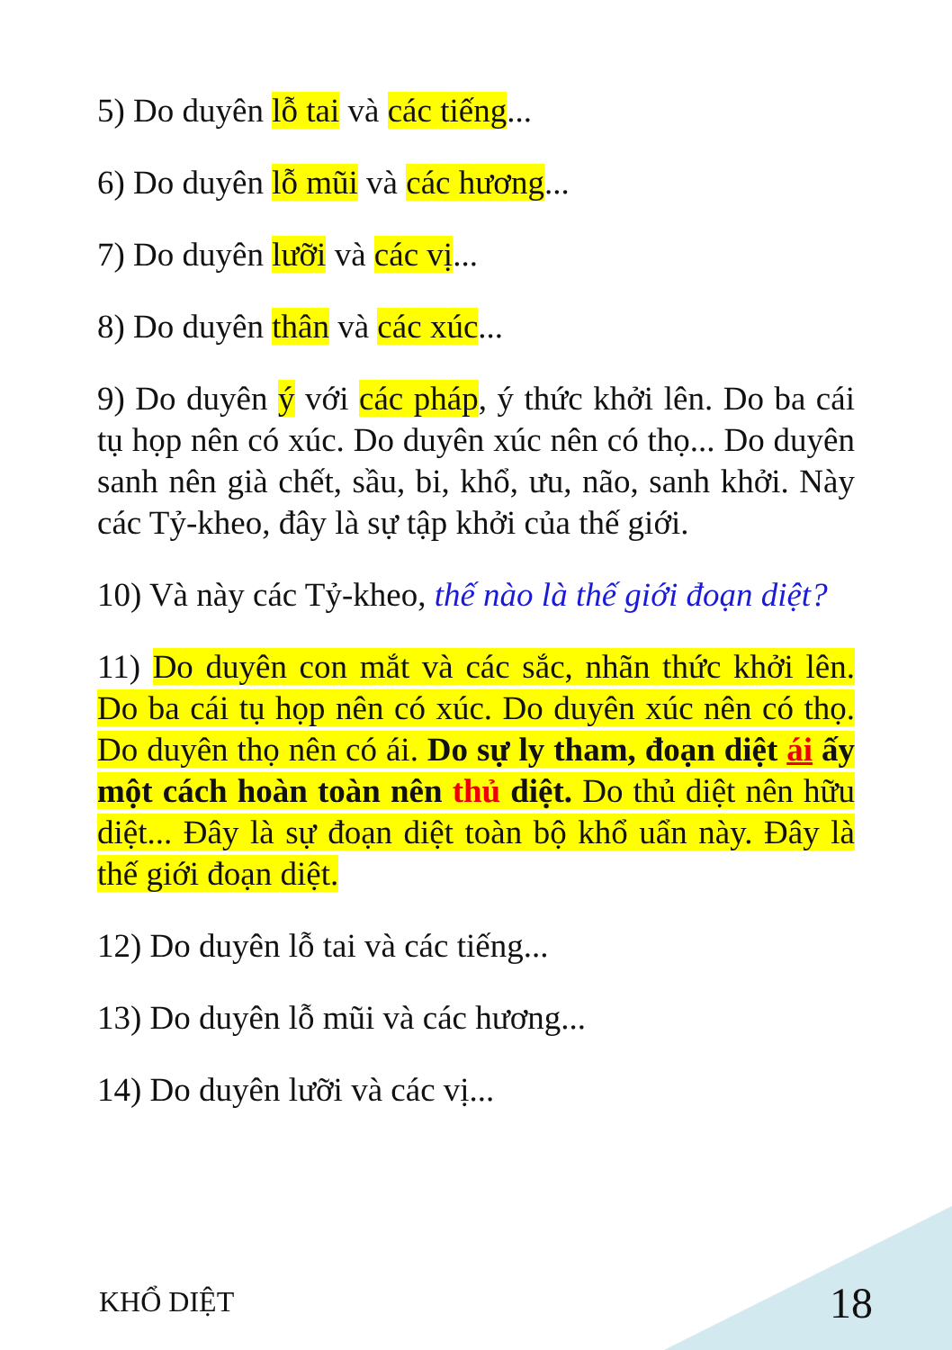5) Do duyên lỗ tai và các tiếng...
6) Do duyên lỗ mũi và các hương...
7) Do duyên lưỡi và các vị...
8) Do duyên thân và các xúc...
9) Do duyên ý với các pháp, ý thức khởi lên. Do ba cái tụ họp nên có xúc. Do duyên xúc nên có thọ... Do duyên sanh nên già chết, sầu, bi, khổ, ưu, não, sanh khởi. Này các Tỷ-kheo, đây là sự tập khởi của thế giới.
10) Và này các Tỷ-kheo, thế nào là thế giới đoạn diệt?
11) Do duyên con mắt và các sắc, nhãn thức khởi lên. Do ba cái tụ họp nên có xúc. Do duyên xúc nên có thọ. Do duyên thọ nên có ái. Do sự ly tham, đoạn diệt ái ấy một cách hoàn toàn nên thủ diệt. Do thủ diệt nên hữu diệt... Đây là sự đoạn diệt toàn bộ khổ uẩn này. Đây là thế giới đoạn diệt.
12) Do duyên lỗ tai và các tiếng...
13) Do duyên lỗ mũi và các hương...
14) Do duyên lưỡi và các vị...
KHỔ DIỆT 18